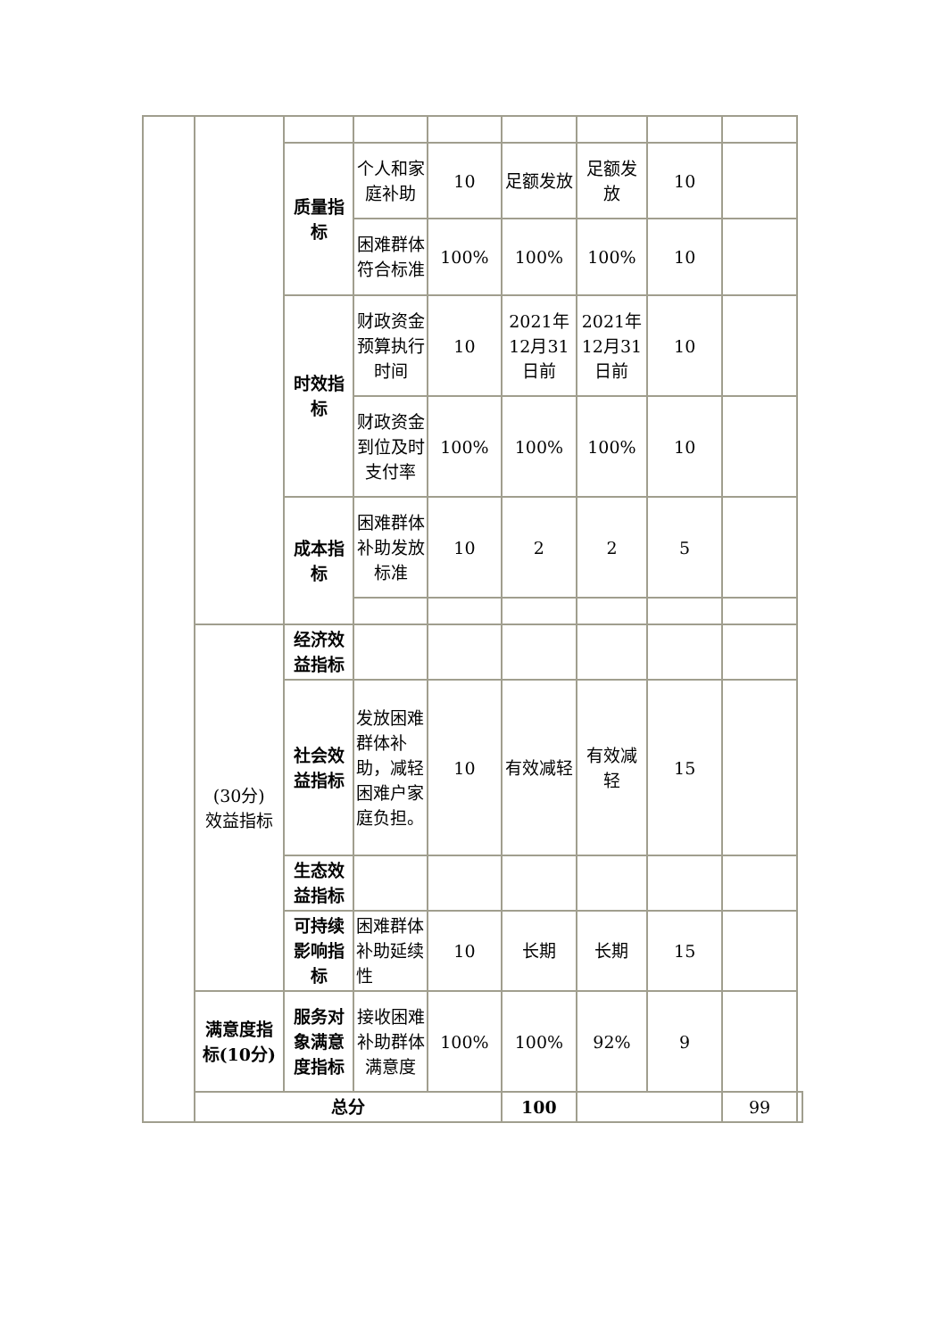| | | 质量指标 | 个人和家庭补助 | 10 | 足额发放 | 足额发放 | 10 | | |
| | | | 困难群体符合标准 | 100% | 100% | 100% | 10 | | |
| | | 时效指标 | 财政资金预算执行时间 | 10 | 2021年12月31日前 | 2021年12月31日前 | 10 | | |
| | | | 财政资金到位及时支付率 | 100% | 100% | 100% | 10 | | |
| | | 成本指标 | 困难群体补助发放标准 | 10 | 2 | 2 | 5 | | |
| | (30分) 效益指标 | 经济效益指标 | | | | | | | |
| | | 社会效益指标 | 发放困难群体补助，减轻困难户家庭负担。 | 10 | 有效减轻 | 有效减轻 | 15 | | |
| | | 生态效益指标 | | | | | | | |
| | | 可持续影响指标 | 困难群体补助延续性 | 10 | 长期 | 长期 | 15 | | |
| | 满意度指标(10分) | 服务对象满意度指标 | 接收困难补助群体满意度 | 100% | 100% | 92% | 9 | | |
| | 总分 | | | | 100 | | | 99 | |